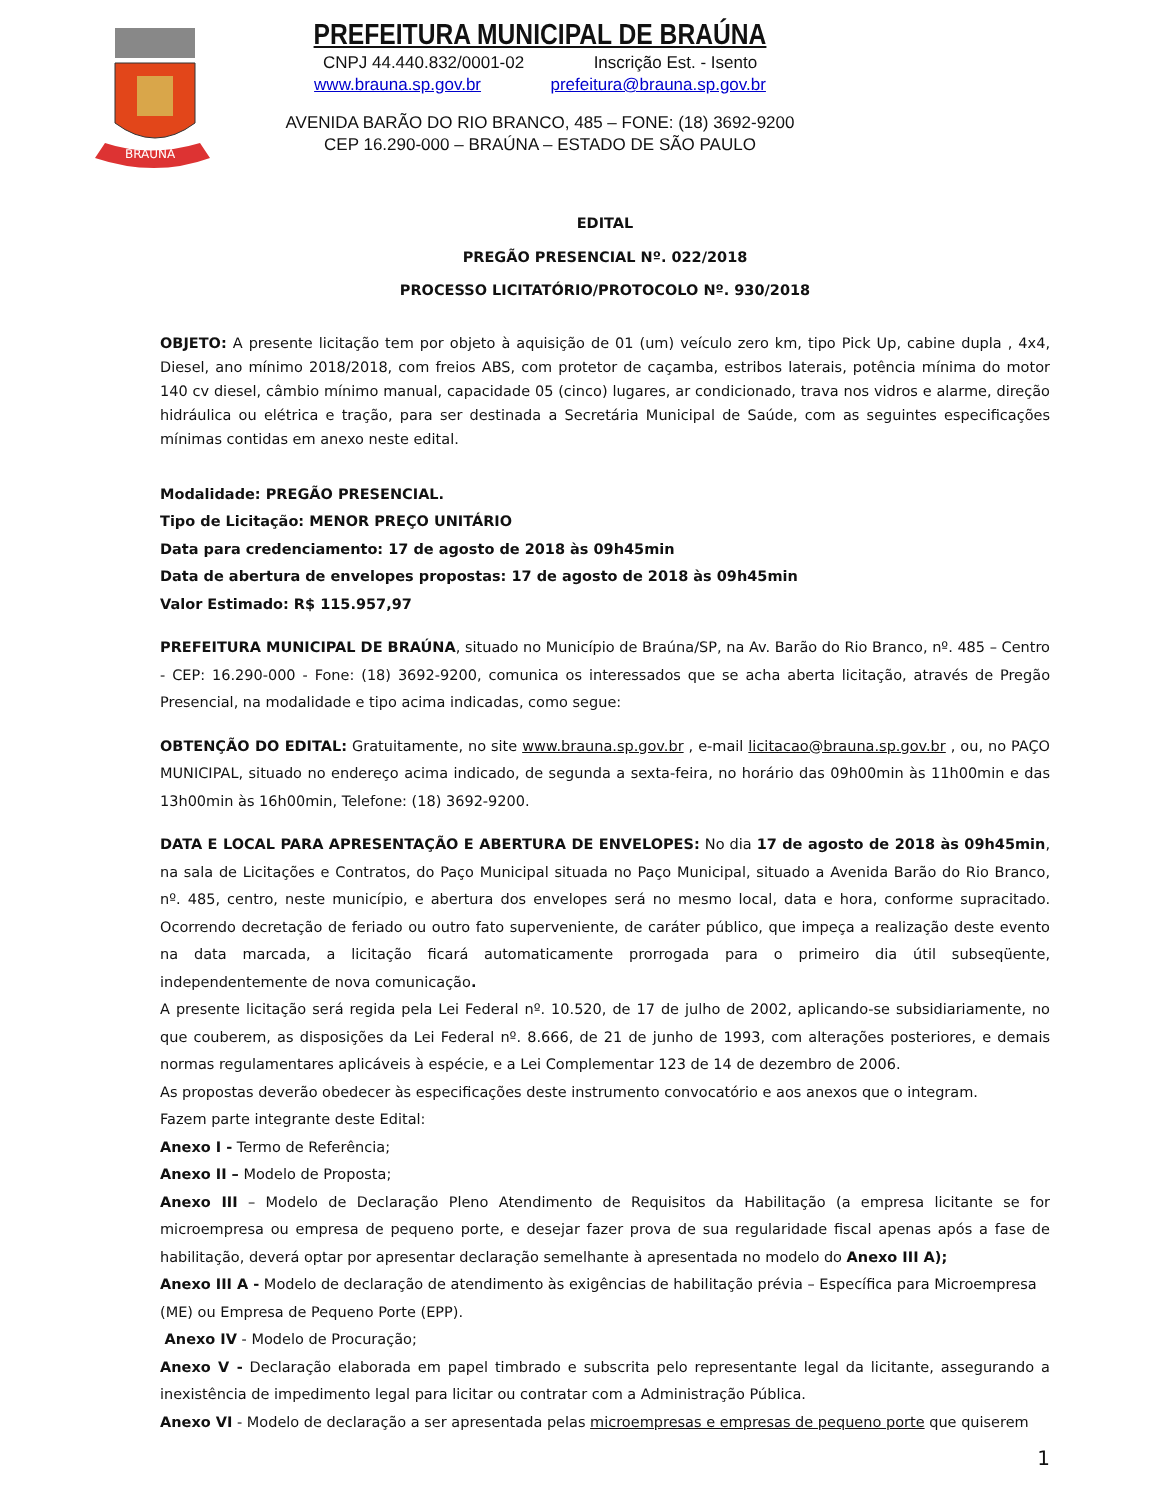BRAÚNA
PREFEITURA MUNICIPAL DE BRAÚNA
CNPJ 44.440.832/0001-02 Inscrição Est. - Isento
www.brauna.sp.gov.br prefeitura@brauna.sp.gov.br
AVENIDA BARÃO DO RIO BRANCO, 485 – FONE: (18) 3692-9200
CEP 16.290-000 – BRAÚNA – ESTADO DE SÃO PAULO
EDITAL
PREGÃO PRESENCIAL Nº. 022/2018
PROCESSO LICITATÓRIO/PROTOCOLO Nº. 930/2018
OBJETO: A presente licitação tem por objeto à aquisição de 01 (um) veículo zero km, tipo Pick Up, cabine dupla , 4x4, Diesel, ano mínimo 2018/2018, com freios ABS, com protetor de caçamba, estribos laterais, potência mínima do motor 140 cv diesel, câmbio mínimo manual, capacidade 05 (cinco) lugares, ar condicionado, trava nos vidros e alarme, direção hidráulica ou elétrica e tração, para ser destinada a Secretária Municipal de Saúde, com as seguintes especificações mínimas contidas em anexo neste edital.
Modalidade: PREGÃO PRESENCIAL.
Tipo de Licitação: MENOR PREÇO UNITÁRIO
Data para credenciamento: 17 de agosto de 2018 às 09h45min
Data de abertura de envelopes propostas: 17 de agosto de 2018 às 09h45min
Valor Estimado: R$ 115.957,97
PREFEITURA MUNICIPAL DE BRAÚNA, situado no Município de Braúna/SP, na Av. Barão do Rio Branco, nº. 485 – Centro - CEP: 16.290-000 - Fone: (18) 3692-9200, comunica os interessados que se acha aberta licitação, através de Pregão Presencial, na modalidade e tipo acima indicadas, como segue:
OBTENÇÃO DO EDITAL: Gratuitamente, no site www.brauna.sp.gov.br , e-mail licitacao@brauna.sp.gov.br , ou, no PAÇO MUNICIPAL, situado no endereço acima indicado, de segunda a sexta-feira, no horário das 09h00min às 11h00min e das 13h00min às 16h00min, Telefone: (18) 3692-9200.
DATA E LOCAL PARA APRESENTAÇÃO E ABERTURA DE ENVELOPES: No dia 17 de agosto de 2018 às 09h45min, na sala de Licitações e Contratos, do Paço Municipal situada no Paço Municipal, situado a Avenida Barão do Rio Branco, nº. 485, centro, neste município, e abertura dos envelopes será no mesmo local, data e hora, conforme supracitado. Ocorrendo decretação de feriado ou outro fato superveniente, de caráter público, que impeça a realização deste evento na data marcada, a licitação ficará automaticamente prorrogada para o primeiro dia útil subseqüente, independentemente de nova comunicação.
A presente licitação será regida pela Lei Federal nº. 10.520, de 17 de julho de 2002, aplicando-se subsidiariamente, no que couberem, as disposições da Lei Federal nº. 8.666, de 21 de junho de 1993, com alterações posteriores, e demais normas regulamentares aplicáveis à espécie, e a Lei Complementar 123 de 14 de dezembro de 2006.
As propostas deverão obedecer às especificações deste instrumento convocatório e aos anexos que o integram.
Fazem parte integrante deste Edital:
Anexo I - Termo de Referência;
Anexo II – Modelo de Proposta;
Anexo III – Modelo de Declaração Pleno Atendimento de Requisitos da Habilitação (a empresa licitante se for microempresa ou empresa de pequeno porte, e desejar fazer prova de sua regularidade fiscal apenas após a fase de habilitação, deverá optar por apresentar declaração semelhante à apresentada no modelo do Anexo III A);
Anexo III A - Modelo de declaração de atendimento às exigências de habilitação prévia – Específica para Microempresa (ME) ou Empresa de Pequeno Porte (EPP).
Anexo IV - Modelo de Procuração;
Anexo V - Declaração elaborada em papel timbrado e subscrita pelo representante legal da licitante, assegurando a inexistência de impedimento legal para licitar ou contratar com a Administração Pública.
Anexo VI - Modelo de declaração a ser apresentada pelas microempresas e empresas de pequeno porte que quiserem
1